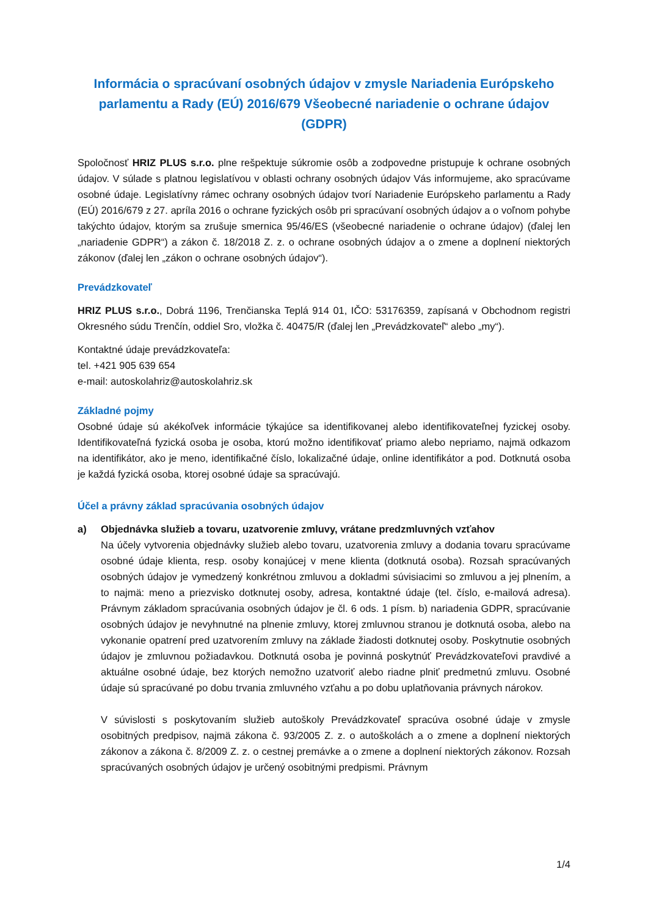Informácia o spracúvaní osobných údajov v zmysle Nariadenia Európskeho parlamentu a Rady (EÚ) 2016/679 Všeobecné nariadenie o ochrane údajov (GDPR)
Spoločnosť HRIZ PLUS s.r.o. plne rešpektuje súkromie osôb a zodpovedne pristupuje k ochrane osobných údajov. V súlade s platnou legislatívou v oblasti ochrany osobných údajov Vás informujeme, ako spracúvame osobné údaje. Legislatívny rámec ochrany osobných údajov tvorí Nariadenie Európskeho parlamentu a Rady (EÚ) 2016/679 z 27. apríla 2016 o ochrane fyzických osôb pri spracúvaní osobných údajov a o voľnom pohybe takýchto údajov, ktorým sa zrušuje smernica 95/46/ES (všeobecné nariadenie o ochrane údajov) (ďalej len „nariadenie GDPR“) a zákon č. 18/2018 Z. z. o ochrane osobných údajov a o zmene a doplnení niektorých zákonov (ďalej len „zákon o ochrane osobných údajov“).
Prevádzkovateľ
HRIZ PLUS s.r.o., Dobrá 1196, Trenčianska Teplá 914 01, IČO: 53176359, zapísaná v Obchodnom registri Okresného súdu Trenčín, oddiel Sro, vložka č. 40475/R (ďalej len „Prevádzkovateľ“ alebo „my“).
Kontaktné údaje prevádzkovateľa:
tel. +421 905 639 654
e-mail: autoskolahriz@autoskolahriz.sk
Základné pojmy
Osobné údaje sú akékoľvek informácie týkajúce sa identifikovanej alebo identifikovateľnej fyzickej osoby. Identifikovateľná fyzická osoba je osoba, ktorú možno identifikovať priamo alebo nepriamo, najmä odkazom na identifikátor, ako je meno, identifikačné číslo, lokalizačné údaje, online identifikátor a pod. Dotknutá osoba je každá fyzická osoba, ktorej osobné údaje sa spracúvajú.
Účel a právny základ spracúvania osobných údajov
a) Objednávka služieb a tovaru, uzatvorenie zmluvy, vrátane predzmluvných vzťahov
Na účely vytvorenia objednávky služieb alebo tovaru, uzatvorenia zmluvy a dodania tovaru spracúvame osobné údaje klienta, resp. osoby konajúcej v mene klienta (dotknutá osoba). Rozsah spracúvaných osobných údajov je vymedzený konkrétnou zmluvou a dokladmi súvisiacimi so zmluvou a jej plnením, a to najmä: meno a priezvisko dotknutej osoby, adresa, kontaktné údaje (tel. číslo, e-mailová adresa). Právnym základom spracúvania osobných údajov je čl. 6 ods. 1 písm. b) nariadenia GDPR, spracúvanie osobných údajov je nevyhnutné na plnenie zmluvy, ktorej zmluvnou stranou je dotknutá osoba, alebo na vykonanie opatrení pred uzatvorením zmluvy na základe žiadosti dotknutej osoby. Poskytnutie osobných údajov je zmluvnou požiadavkou. Dotknutá osoba je povinná poskytnúť Prevádzkovateľovi pravdivé a aktuálne osobné údaje, bez ktorých nemožno uzatvoriť alebo riadne plniť predmetnú zmluvu. Osobné údaje sú spracúvané po dobu trvania zmluvného vzťahu a po dobu uplatňovania právnych nárokov.
V súvislosti s poskytovaním služieb autoškoly Prevádzkovateľ spracúva osobné údaje v zmysle osobitných predpisov, najmä zákona č. 93/2005 Z. z. o autoškolách a o zmene a doplnení niektorých zákonov a zákona č. 8/2009 Z. z. o cestnej premávke a o zmene a doplnení niektorých zákonov. Rozsah spracúvaných osobných údajov je určený osobitnými predpismi. Právnym
1/4